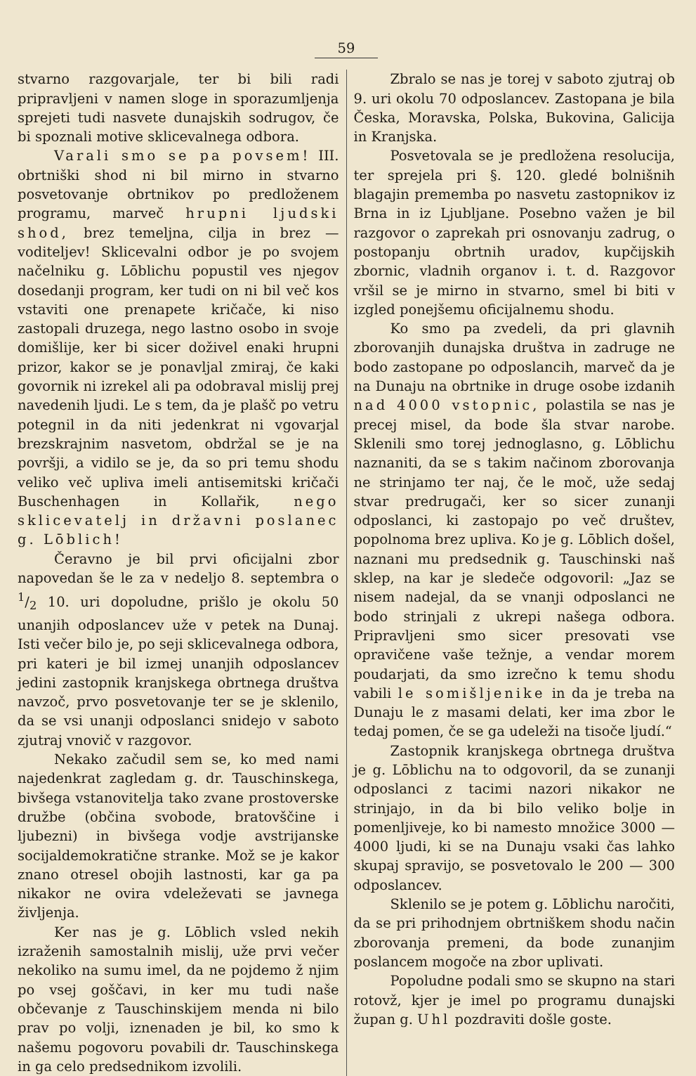59
stvarno razgovarjale, ter bi bili radi pripravljeni v namen sloge in sporazumljenja sprejeti tudi nasvete dunajskih sodrugov, če bi spoznali motive sklicevalnega odbora.
Varali smo se pa povsem! III. obrtniški shod ni bil mirno in stvarno posvetovanje obrtnikov po predloženem programu, marveč hrupni ljudski shod, brez temeljna, cilja in brez — voditeljev! Sklicevalni odbor je po svojem načelniku g. Lōblichu popustil ves njegov dosedanji program, ker tudi on ni bil več kos vstaviti one prenapete kričače, ki niso zastopali druzega, nego lastno osobo in svoje domišlije, ker bi sicer doživel enaki hrupni prizor, kakor se je ponavljal zmiraj, če kaki govornik ni izrekel ali pa odobraval mislij prej navedenih ljudi. Le s tem, da je plašč po vetru potegnil in da niti jedenkrat ni vgovarjal brezskrajnim nasvetom, obdržal se je na površji, a vidilo se je, da so pri temu shodu veliko več upliva imeli antisemitski kričači Buschenhagen in Kollařik, nego sklicevatelj in državni poslanec g. Lōblich!
Čeravno je bil prvi oficijalni zbor napovedan še le za v nedeljo 8. septembra o 1/2 10. uri dopoludne, prišlo je okolu 50 unanjih odposlancev uže v petek na Dunaj. Isti večer bilo je, po seji sklicevalnega odbora, pri kateri je bil izmej unanjih odposlancev jedini zastopnik kranjskega obrtnega društva navzoč, prvo posvetovanje ter se je sklenilo, da se vsi unanji odposlanci snidejo v saboto zjutraj vnovič v razgovor.
Nekako začudil sem se, ko med nami najedenkrat zagledam g. dr. Tauschinskega, bivšega vstanovitelja tako zvane prostoverske družbe (občina svobode, bratovščine i ljubezni) in bivšega vodje avstrijanske socijaldemokratične stranke. Mož se je kakor znano otresel obojih lastnosti, kar ga pa nikakor ne ovira vdeleževati se javnega življenja.
Ker nas je g. Lōblich vsled nekih izraženih samostalnih mislij, uže prvi večer nekoliko na sumu imel, da ne pojdemo ž njim po vsej goščavi, in ker mu tudi naše občevanje z Tauschinskijem menda ni bilo prav po volji, iznenaden je bil, ko smo k našemu pogovoru povabili dr. Tauschinskega in ga celo predsednikom izvolili.
Zbralo se nas je torej v saboto zjutraj ob 9. uri okolu 70 odposlancev. Zastopana je bila Česka, Moravska, Polska, Bukovina, Galicija in Kranjska.
Posvetovala se je predložena resolucija, ter sprejela pri §. 120. gledé bolnišnih blagajin prememba po nasvetu zastopnikov iz Brna in iz Ljubljane. Posebno važen je bil razgovor o zaprekah pri osnovanju zadrug, o postopanju obrtnih uradov, kupčijskih zbornic, vladnih organov i. t. d. Razgovor vršil se je mirno in stvarno, smel bi biti v izgled ponejšemu oficijalnemu shodu.
Ko smo pa zvedeli, da pri glavnih zborovanjih dunajska društva in zadruge ne bodo zastopane po odposlancih, marveč da je na Dunaju na obrtnike in druge osobe izdanih nad 4000 vstopnic, polastila se nas je precej misel, da bode šla stvar narobe. Sklenili smo torej jednoglasno, g. Lōblichu naznaniti, da se s takim načinom zborovanja ne strinjamo ter naj, če le moč, uže sedaj stvar predrugači, ker so sicer zunanji odposlanci, ki zastopajo po več društev, popolnoma brez upliva. Ko je g. Lōblich došel, naznani mu predsednik g. Tauschinski naš sklep, na kar je sledeče odgovoril: „Jaz se nisem nadejal, da se vnanji odposlanci ne bodo strinjali z ukrepi našega odbora. Pripravljeni smo sicer presovati vse opravičene vaše težnje, a vendar morem poudarjati, da smo izrečno k temu shodu vabili le somišljenike in da je treba na Dunaju le z masami delati, ker ima zbor le tedaj pomen, če se ga udeleži na tisoče ljudí.“
Zastopnik kranjskega obrtnega društva je g. Lōblichu na to odgovoril, da se zunanji odposlanci z tacimi nazori nikakor ne strinjajo, in da bi bilo veliko bolje in pomenljiveje, ko bi namesto množice 3000 — 4000 ljudi, ki se na Dunaju vsaki čas lahko skupaj spravijo, se posvetovalo le 200 — 300 odposlancev.
Sklenilo se je potem g. Lōblichu naročiti, da se pri prihodnjem obrtniškem shodu način zborovanja premeni, da bode zunanjim poslancem mogoče na zbor uplivati.
Popoludne podali smo se skupno na stari rotovž, kjer je imel po programu dunajski župan g. Uhl pozdraviti došle goste.